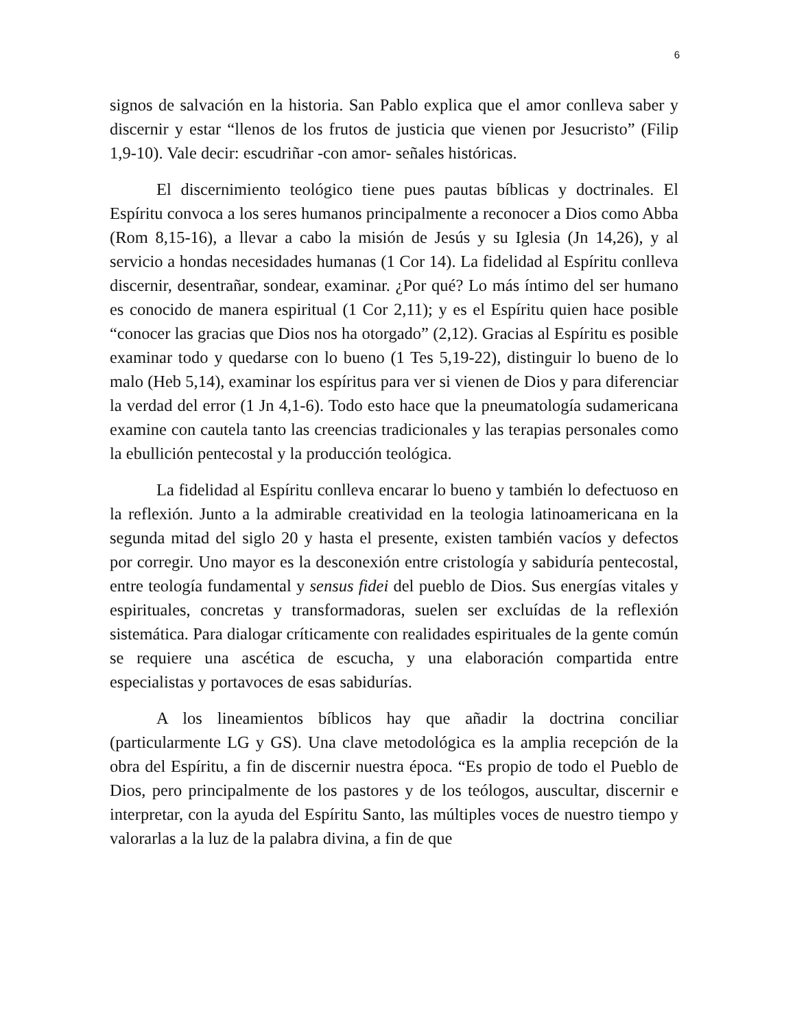6
signos de salvación en la historia. San Pablo explica que el amor conlleva saber y discernir y estar “llenos de los frutos de justicia que vienen por Jesucristo” (Filip 1,9-10). Vale decir: escudriñar -con amor- señales históricas.
El discernimiento teológico tiene pues pautas bíblicas y doctrinales. El Espíritu convoca a los seres humanos principalmente a reconocer a Dios como Abba (Rom 8,15-16), a llevar a cabo la misión de Jesús y su Iglesia (Jn 14,26), y al servicio a hondas necesidades humanas (1 Cor 14). La fidelidad al Espíritu conlleva discernir, desentrañar, sondear, examinar. ¿Por qué? Lo más íntimo del ser humano es conocido de manera espiritual (1 Cor 2,11); y es el Espíritu quien hace posible “conocer las gracias que Dios nos ha otorgado” (2,12). Gracias al Espíritu es posible examinar todo y quedarse con lo bueno (1 Tes 5,19-22), distinguir lo bueno de lo malo (Heb 5,14), examinar los espíritus para ver si vienen de Dios y para diferenciar la verdad del error (1 Jn 4,1-6). Todo esto hace que la pneumatología sudamericana examine con cautela tanto las creencias tradicionales y las terapias personales como la ebullición pentecostal y la producción teológica.
La fidelidad al Espíritu conlleva encarar lo bueno y también lo defectuoso en la reflexión. Junto a la admirable creatividad en la teologia latinoamericana en la segunda mitad del siglo 20 y hasta el presente, existen también vacíos y defectos por corregir. Uno mayor es la desconexión entre cristología y sabiduría pentecostal, entre teología fundamental y sensus fidei del pueblo de Dios. Sus energías vitales y espirituales, concretas y transformadoras, suelen ser excluídas de la reflexión sistemática. Para dialogar críticamente con realidades espirituales de la gente común se requiere una ascética de escucha, y una elaboración compartida entre especialistas y portavoces de esas sabidurías.
A los lineamientos bíblicos hay que añadir la doctrina conciliar (particularmente LG y GS). Una clave metodológica es la amplia recepción de la obra del Espíritu, a fin de discernir nuestra época. “Es propio de todo el Pueblo de Dios, pero principalmente de los pastores y de los teólogos, auscultar, discernir e interpretar, con la ayuda del Espíritu Santo, las múltiples voces de nuestro tiempo y valorarlas a la luz de la palabra divina, a fin de que